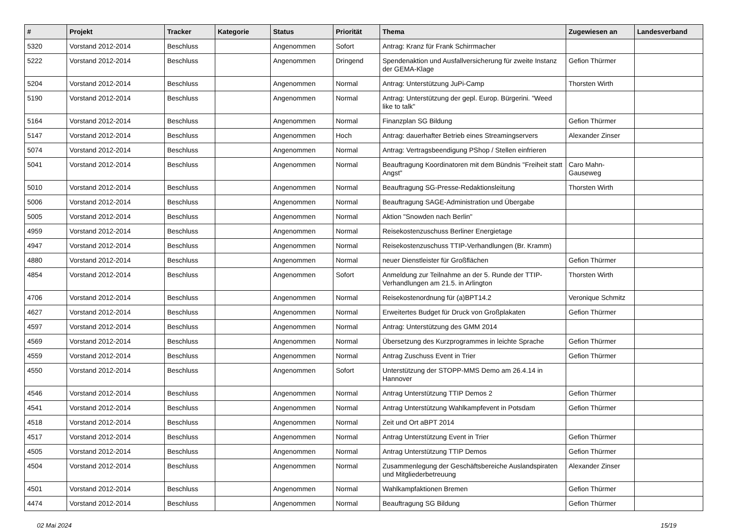| # | Projekt | Tracker | Kategorie | Status | Priorität | Thema | Zugewiesen an | Landesverband |
| --- | --- | --- | --- | --- | --- | --- | --- | --- |
| 5320 | Vorstand 2012-2014 | Beschluss | | Angenommen | Sofort | Antrag: Kranz für Frank Schirrmacher | | |
| 5222 | Vorstand 2012-2014 | Beschluss | | Angenommen | Dringend | Spendenaktion und Ausfallversicherung für zweite Instanz der GEMA-Klage | Gefion Thürmer | |
| 5204 | Vorstand 2012-2014 | Beschluss | | Angenommen | Normal | Antrag: Unterstützung JuPi-Camp | Thorsten Wirth | |
| 5190 | Vorstand 2012-2014 | Beschluss | | Angenommen | Normal | Antrag: Unterstützung der gepl. Europ. Bürgerini. "Weed like to talk" | | |
| 5164 | Vorstand 2012-2014 | Beschluss | | Angenommen | Normal | Finanzplan SG Bildung | Gefion Thürmer | |
| 5147 | Vorstand 2012-2014 | Beschluss | | Angenommen | Hoch | Antrag: dauerhafter Betrieb eines Streamingservers | Alexander Zinser | |
| 5074 | Vorstand 2012-2014 | Beschluss | | Angenommen | Normal | Antrag: Vertragsbeendigung PShop / Stellen einfrieren | | |
| 5041 | Vorstand 2012-2014 | Beschluss | | Angenommen | Normal | Beauftragung Koordinatoren mit dem Bündnis "Freiheit statt Angst" | Caro Mahn-Gauseweg | |
| 5010 | Vorstand 2012-2014 | Beschluss | | Angenommen | Normal | Beauftragung SG-Presse-Redaktionsleitung | Thorsten Wirth | |
| 5006 | Vorstand 2012-2014 | Beschluss | | Angenommen | Normal | Beauftragung SAGE-Administration und Übergabe | | |
| 5005 | Vorstand 2012-2014 | Beschluss | | Angenommen | Normal | Aktion "Snowden nach Berlin" | | |
| 4959 | Vorstand 2012-2014 | Beschluss | | Angenommen | Normal | Reisekostenzuschuss Berliner Energietage | | |
| 4947 | Vorstand 2012-2014 | Beschluss | | Angenommen | Normal | Reisekostenzuschuss TTIP-Verhandlungen (Br. Kramm) | | |
| 4880 | Vorstand 2012-2014 | Beschluss | | Angenommen | Normal | neuer Dienstleister für Großflächen | Gefion Thürmer | |
| 4854 | Vorstand 2012-2014 | Beschluss | | Angenommen | Sofort | Anmeldung zur Teilnahme an der 5. Runde der TTIP-Verhandlungen am 21.5. in Arlington | Thorsten Wirth | |
| 4706 | Vorstand 2012-2014 | Beschluss | | Angenommen | Normal | Reisekostenordnung für (a)BPT14.2 | Veronique Schmitz | |
| 4627 | Vorstand 2012-2014 | Beschluss | | Angenommen | Normal | Erweitertes Budget für Druck von Großplakaten | Gefion Thürmer | |
| 4597 | Vorstand 2012-2014 | Beschluss | | Angenommen | Normal | Antrag: Unterstützung des GMM 2014 | | |
| 4569 | Vorstand 2012-2014 | Beschluss | | Angenommen | Normal | Übersetzung des Kurzprogrammes in leichte Sprache | Gefion Thürmer | |
| 4559 | Vorstand 2012-2014 | Beschluss | | Angenommen | Normal | Antrag Zuschuss Event in Trier | Gefion Thürmer | |
| 4550 | Vorstand 2012-2014 | Beschluss | | Angenommen | Sofort | Unterstützung der STOPP-MMS Demo am 26.4.14 in Hannover | | |
| 4546 | Vorstand 2012-2014 | Beschluss | | Angenommen | Normal | Antrag Unterstützung TTIP Demos 2 | Gefion Thürmer | |
| 4541 | Vorstand 2012-2014 | Beschluss | | Angenommen | Normal | Antrag Unterstützung Wahlkampfevent in Potsdam | Gefion Thürmer | |
| 4518 | Vorstand 2012-2014 | Beschluss | | Angenommen | Normal | Zeit und Ort aBPT 2014 | | |
| 4517 | Vorstand 2012-2014 | Beschluss | | Angenommen | Normal | Antrag Unterstützung Event in Trier | Gefion Thürmer | |
| 4505 | Vorstand 2012-2014 | Beschluss | | Angenommen | Normal | Antrag Unterstützung TTIP Demos | Gefion Thürmer | |
| 4504 | Vorstand 2012-2014 | Beschluss | | Angenommen | Normal | Zusammenlegung der Geschäftsbereiche Auslandspiraten und Mitgliederbetreuung | Alexander Zinser | |
| 4501 | Vorstand 2012-2014 | Beschluss | | Angenommen | Normal | Wahlkampfaktionen Bremen | Gefion Thürmer | |
| 4474 | Vorstand 2012-2014 | Beschluss | | Angenommen | Normal | Beauftragung SG Bildung | Gefion Thürmer | |
02 Mai 2024 15/19